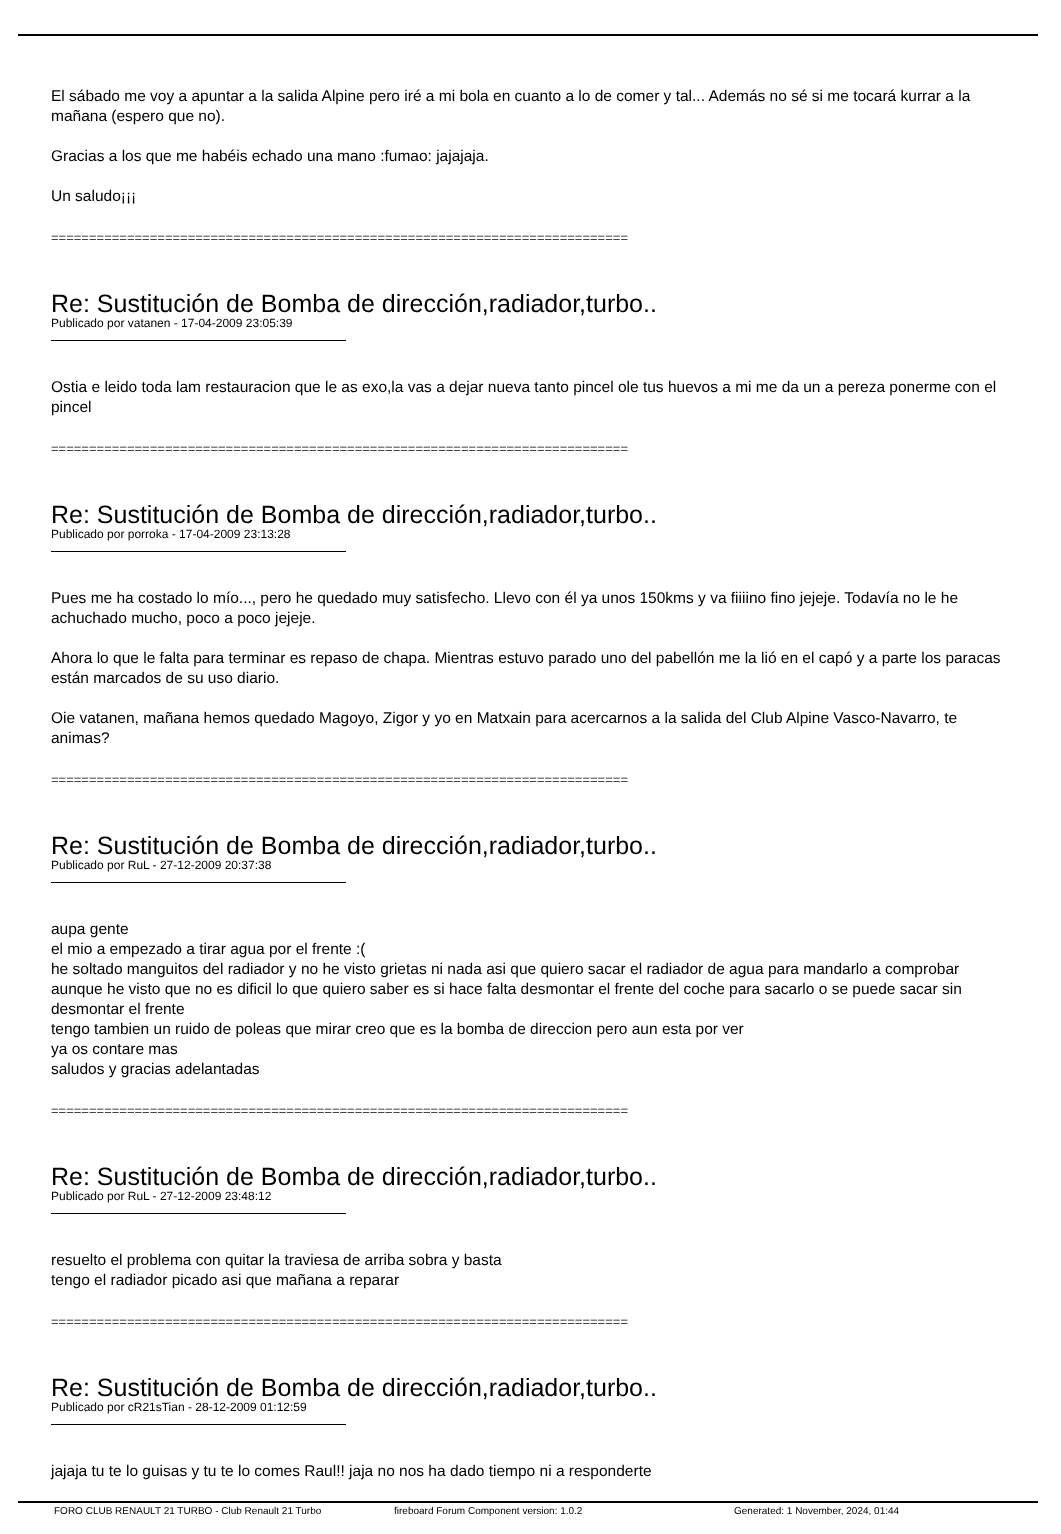El sábado me voy a apuntar a la salida Alpine pero iré a mi bola en cuanto a lo de comer y tal... Además no sé si me tocará kurrar a la mañana (espero que no).
Gracias a los que me habéis echado una mano :fumao: jajajaja.
Un saludo¡¡¡
============================================================================
Re: Sustitución de Bomba de dirección,radiador,turbo..
Publicado por vatanen - 17-04-2009 23:05:39
Ostia e leido toda lam restauracion que le as exo,la vas a dejar nueva tanto pincel ole tus huevos a mi me da un a pereza ponerme con el pincel
============================================================================
Re: Sustitución de Bomba de dirección,radiador,turbo..
Publicado por porroka - 17-04-2009 23:13:28
Pues me ha costado lo mío..., pero he quedado muy satisfecho. Llevo con él ya unos 150kms y va fiiiino fino jejeje. Todavía no le he achuchado mucho, poco a poco jejeje.
Ahora lo que le falta para terminar es repaso de chapa. Mientras estuvo parado uno del pabellón me la lió en el capó y a parte los paracas están marcados de su uso diario.
Oie vatanen, mañana hemos quedado Magoyo, Zigor y yo en Matxain para acercarnos a la salida del Club Alpine Vasco-Navarro, te animas?
============================================================================
Re: Sustitución de Bomba de dirección,radiador,turbo..
Publicado por RuL - 27-12-2009 20:37:38
aupa gente
el mio a empezado a tirar agua por el frente :(
he soltado manguitos del radiador y no he visto grietas ni nada asi que quiero sacar el radiador de agua para mandarlo a comprobar
aunque he visto que no es dificil lo que quiero saber es si hace falta desmontar el frente del coche para sacarlo o se puede sacar sin desmontar el frente
tengo tambien un ruido de poleas que mirar creo que es la bomba de direccion pero aun esta por ver
ya os contare mas
saludos y gracias adelantadas
============================================================================
Re: Sustitución de Bomba de dirección,radiador,turbo..
Publicado por RuL - 27-12-2009 23:48:12
resuelto el problema con quitar la traviesa de arriba sobra y basta
tengo el radiador picado asi que mañana a reparar
============================================================================
Re: Sustitución de Bomba de dirección,radiador,turbo..
Publicado por cR21sTian - 28-12-2009 01:12:59
jajaja tu te lo guisas y tu te lo comes Raul!! jaja no nos ha dado tiempo ni a responderte
FORO CLUB RENAULT 21 TURBO - Club Renault 21 Turbo fireboard Forum Component version: 1.0.2 Generated: 1 November, 2024, 01:44